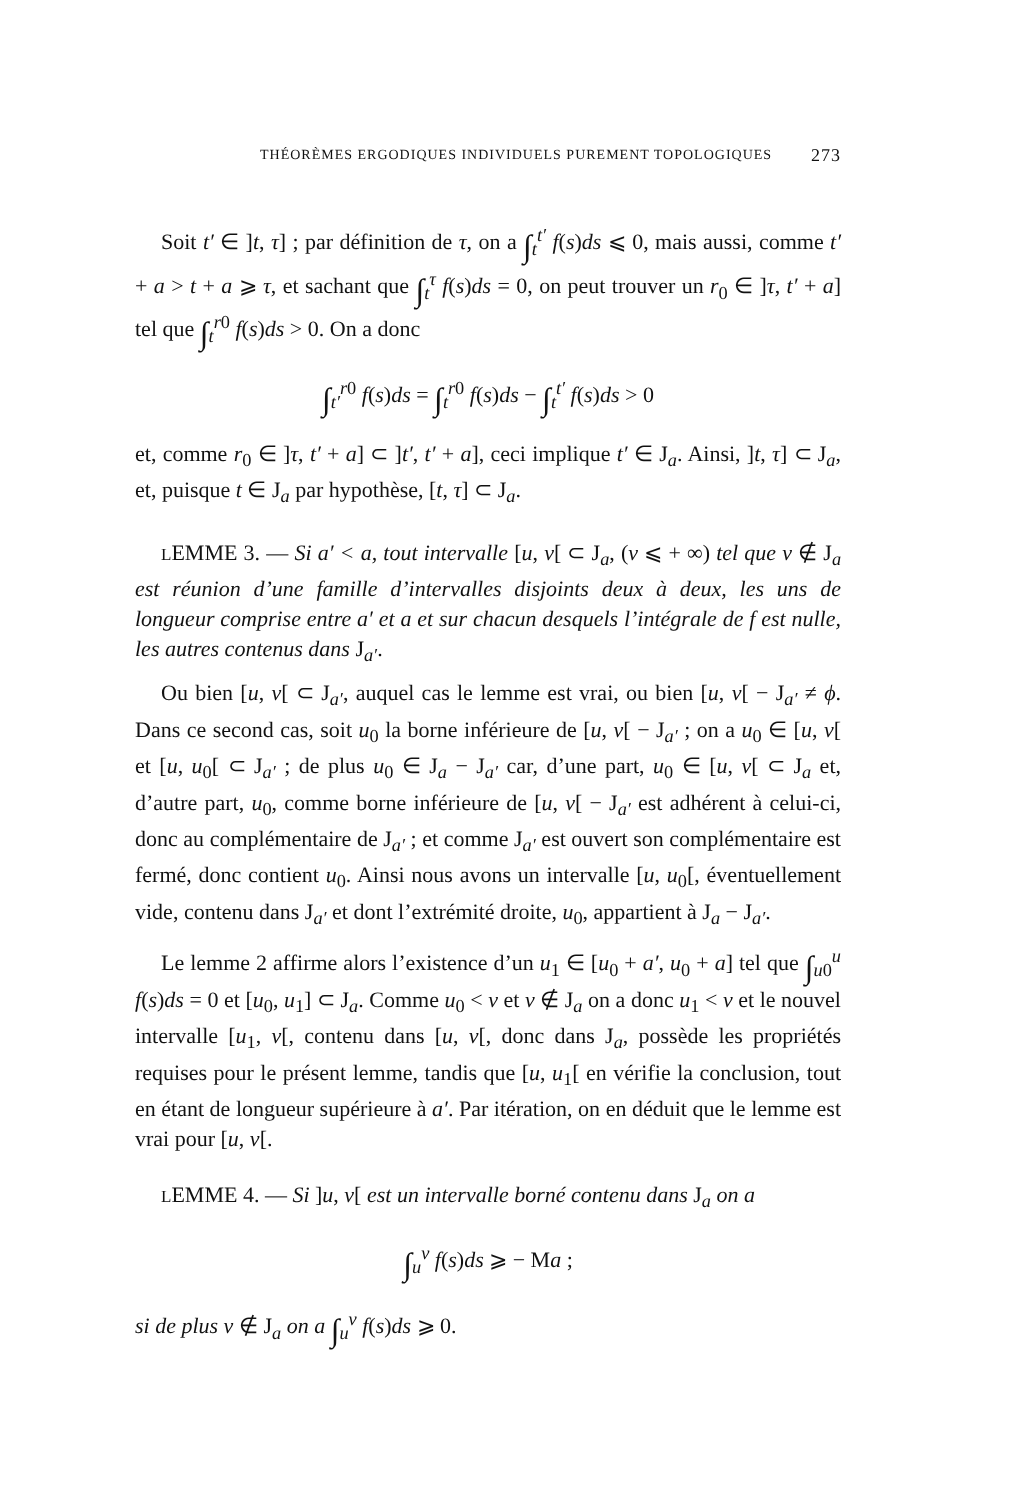THÉORÈMES ERGODIQUES INDIVIDUELS PUREMENT TOPOLOGIQUES 273
Soit t′ ∈ ]t, τ] ; par définition de τ, on a ∫<sub>t</sub><sup>t′</sup> f(s)ds ⩽ 0, mais aussi, comme t′ + a > t + a ⩾ τ, et sachant que ∫<sub>t</sub><sup>τ</sup> f(s)ds = 0, on peut trouver un r<sub>0</sub> ∈ ]τ, t′ + a] tel que ∫<sub>t</sub><sup>r0</sup> f(s)ds > 0. On a donc
∫<sub>t′</sub><sup>r0</sup> f(s)ds = ∫<sub>t</sub><sup>r0</sup> f(s)ds − ∫<sub>t</sub><sup>t′</sup> f(s)ds > 0
et, comme r<sub>0</sub> ∈ ]τ, t′ + a] ⊂ ]t′, t′ + a], ceci implique t′ ∈ J<sub>a</sub>. Ainsi, ]t, τ] ⊂ J<sub>a</sub>, et, puisque t ∈ J<sub>a</sub> par hypothèse, [t, τ] ⊂ J<sub>a</sub>.
LEMME 3. — Si a′ < a, tout intervalle [u, v[ ⊂ J<sub>a</sub>, (v ⩽ + ∞) tel que v ∉ J<sub>a</sub> est réunion d’une famille d’intervalles disjoints deux à deux, les uns de longueur comprise entre a′ et a et sur chacun desquels l’intégrale de f est nulle, les autres contenus dans J<sub>a′</sub>.
Ou bien [u, v[ ⊂ J<sub>a′</sub>, auquel cas le lemme est vrai, ou bien [u, v[ − J<sub>a′</sub> ≠ ϕ. Dans ce second cas, soit u<sub>0</sub> la borne inférieure de [u, v[ − J<sub>a′</sub> ; on a u<sub>0</sub> ∈ [u, v[ et [u, u<sub>0</sub>[ ⊂ J<sub>a′</sub> ; de plus u<sub>0</sub> ∈ J<sub>a</sub> − J<sub>a′</sub> car, d’une part, u<sub>0</sub> ∈ [u, v[ ⊂ J<sub>a</sub> et, d’autre part, u<sub>0</sub>, comme borne inférieure de [u, v[ − J<sub>a′</sub> est adhérent à celui-ci, donc au complémentaire de J<sub>a′</sub> ; et comme J<sub>a′</sub> est ouvert son complémentaire est fermé, donc contient u<sub>0</sub>. Ainsi nous avons un intervalle [u, u<sub>0</sub>[, éventuellement vide, contenu dans J<sub>a′</sub> et dont l’extrémité droite, u<sub>0</sub>, appartient à J<sub>a</sub> − J<sub>a′</sub>.
Le lemme 2 affirme alors l’existence d’un u<sub>1</sub> ∈ [u<sub>0</sub> + a′, u<sub>0</sub> + a] tel que ∫<sub>u0</sub><sup>u</sup> f(s)ds = 0 et [u<sub>0</sub>, u<sub>1</sub>] ⊂ J<sub>a</sub>. Comme u<sub>0</sub> < v et v ∉ J<sub>a</sub> on a donc u<sub>1</sub> < v et le nouvel intervalle [u<sub>1</sub>, v[, contenu dans [u, v[, donc dans J<sub>a</sub>, possède les propriétés requises pour le présent lemme, tandis que [u, u<sub>1</sub>[ en vérifie la conclusion, tout en étant de longueur supérieure à a′. Par itération, on en déduit que le lemme est vrai pour [u, v[.
LEMME 4. — Si ]u, v[ est un intervalle borné contenu dans J<sub>a</sub> on a
∫<sub>u</sub><sup>v</sup> f(s)ds ⩾ − Ma ;
si de plus v ∉ J<sub>a</sub> on a ∫<sub>u</sub><sup>v</sup> f(s)ds ⩾ 0.